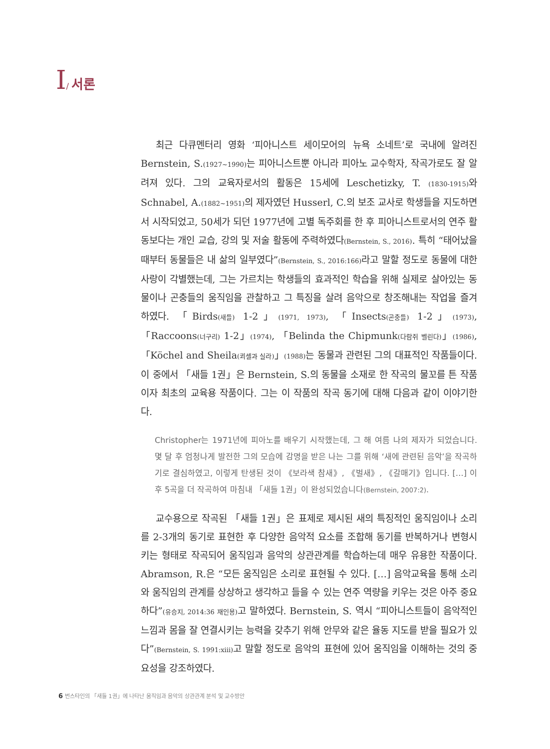I/ 서론
최근 다큐멘터리 영화 ‘피아니스트 세이모어의 뉴욕 소네트’로 국내에 알려진 Bernstein, S.(1927~1990) 는 피아니스트뿐 아니라 피아노 교수학자, 작곡가로도 잘 알려져 있다. 그의 교육자로서의 활동은 15세에 Leschetizky, T. (1830-1915) 와 Schnabel, A.(1882~1951) 의 제자였던 Husserl, C.의 보조 교사로 학생들을 지도하면서 시작되었고, 50세가 되던 1977년에 고별 독주회를 한 후 피아니스트로서의 연주 활동보다는 개인 교습, 강의 및 저술 활동에 주력하였다(Bernstein, S., 2016). 특히 “태어났을 때부터 동물들은 내 삶의 일부였다”(Bernstein, S., 2016:166) 라고 말할 정도로 동물에 대한 사랑이 각별했는데, 그는 가르치는 학생들의 효과적인 학습을 위해 실제로 살아있는 동물이나 곤충들의 움직임을 관찰하고 그 특징을 살려 음악으로 창조해내는 작업을 즐겨 하였다. 「Birds(새들) 1-2」(1971, 1973), 「Insects(곤충들) 1-2」(1973), 「Raccoons(너구리) 1-2」(1974), 「Belinda the Chipmunk(다람쥐 벨린다)」(1986), 「Köchel and Sheila(쾨셸과 실라)」(1988) 는 동물과 관련된 그의 대표적인 작품들이다. 이 중에서 「새들 1권」은 Bernstein, S.의 동물을 소재로 한 작곡의 물꼬를 튼 작품이자 최초의 교육용 작품이다. 그는 이 작품의 작곡 동기에 대해 다음과 같이 이야기한다.
Christopher는 1971년에 피아노를 배우기 시작했는데, 그 해 여름 나의 제자가 되었습니다. 몇 달 후 엄청나게 발전한 그의 모습에 감명을 받은 나는 그를 위해 ‘새에 관련된 음악’을 작곡하기로 결심하였고, 이렇게 탄생된 것이 《보라색 참새》, 《벌새》, 《갈매기》입니다. […] 이 후 5곡을 더 작곡하여 마침내 「새들 1권」이 완성되었습니다(Bernstein, 2007:2).
교수용으로 작곡된 「새들 1권」은 표제로 제시된 새의 특징적인 움직임이나 소리를 2-3개의 동기로 표현한 후 다양한 음악적 요소를 조합해 동기를 반복하거나 변형시키는 형태로 작곡되어 움직임과 음악의 상관관계를 학습하는데 매우 유용한 작품이다. Abramson, R.은 “모든 움직임은 소리로 표현될 수 있다. […] 음악교육을 통해 소리와 움직임의 관계를 상상하고 생각하고 들을 수 있는 연주 역량을 키우는 것은 아주 중요하다”(유승지, 2014:36 재인용) 고 말하였다. Bernstein, S. 역시 “피아니스트들이 음악적인 느낌과 몸을 잘 연결시키는 능력을 갖추기 위해 안무와 같은 율동 지도를 받을 필요가 있다”(Bernstein, S. 1991:xiii) 고 말할 정도로 음악의 표현에 있어 움직임을 이해하는 것의 중요성을 강조하였다.
6 번스타인의 「새들 1권」에 나타난 움직임과 음악의 상관관계 분석 및 교수방안